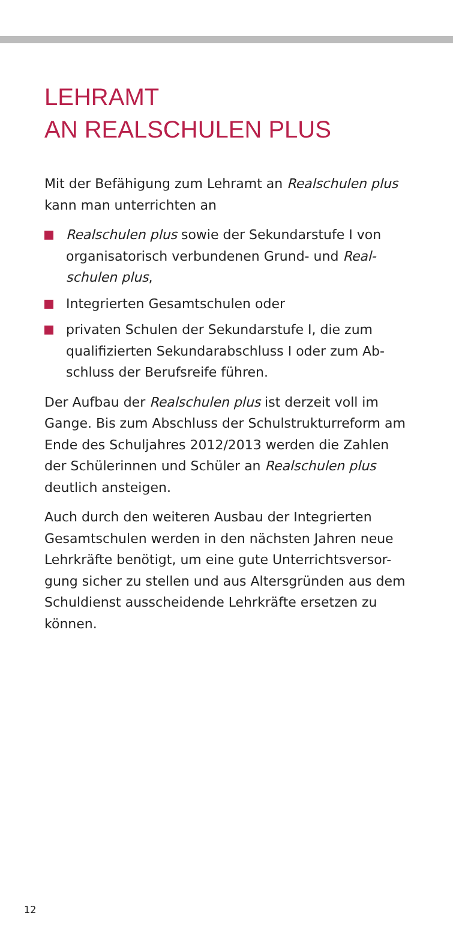LEHRAMT
AN REALSCHULEN PLUS
Mit der Befähigung zum Lehramt an Realschulen plus kann man unterrichten an
Realschulen plus sowie der Sekundarstufe I von organisatorisch verbundenen Grund- und Real-schulen plus,
Integrierten Gesamtschulen oder
privaten Schulen der Sekundarstufe I, die zum qualifizierten Sekundarabschluss I oder zum Ab-schluss der Berufsreife führen.
Der Aufbau der Realschulen plus ist derzeit voll im Gange. Bis zum Abschluss der Schulstrukturreform am Ende des Schuljahres 2012/2013 werden die Zahlen der Schülerinnen und Schüler an Realschulen plus deutlich ansteigen.
Auch durch den weiteren Ausbau der Integrierten Gesamtschulen werden in den nächsten Jahren neue Lehrkräfte benötigt, um eine gute Unterrichtsversor-gung sicher zu stellen und aus Altersgründen aus dem Schuldienst ausscheidende Lehrkräfte ersetzen zu können.
12